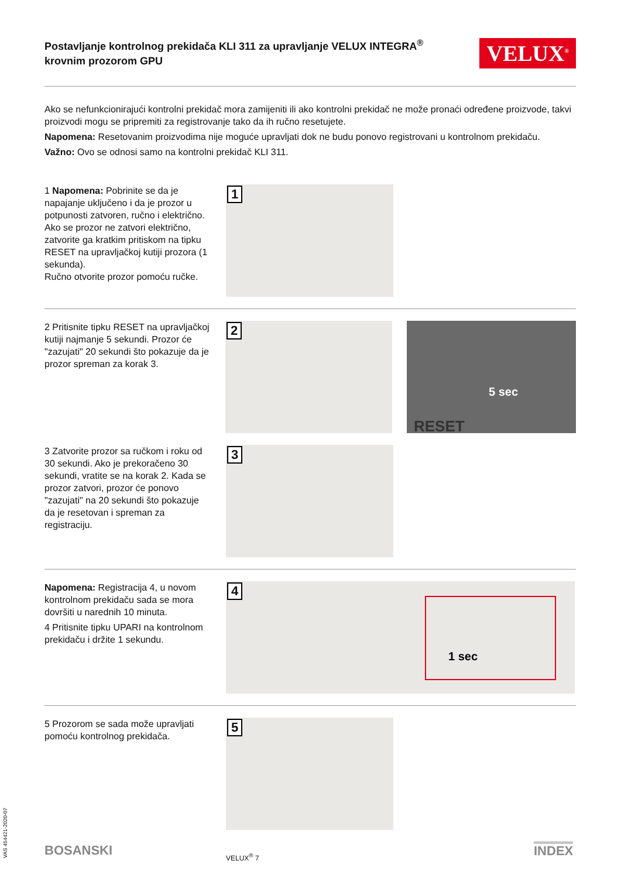Postavljanje kontrolnog prekidača KLI 311 za upravljanje VELUX INTEGRA<sup>®</sup> krovnim prozorom GPU
VELUX<sup>®</sup>
Ako se nefunkcionirajući kontrolni prekidač mora zamijeniti ili ako kontrolni prekidač ne može pronaći određene proizvode, takvi proizvodi mogu se pripremiti za registrovanje tako da ih ručno resetujete.
Napomena: Resetovanim proizvodima nije moguće upravljati dok ne budu ponovo registrovani u kontrolnom prekidaču.
Važno: Ovo se odnosi samo na kontrolni prekidač KLI 311.
1 Napomena: Pobrinite se da je napajanje uključeno i da je prozor u potpunosti zatvoren, ručno i električno. Ako se prozor ne zatvori električno, zatvorite ga kratkim pritiskom na tipku RESET na upravljačkoj kutiji prozora (1 sekunda).
Ručno otvorite prozor pomoću ručke.
1
2 Pritisnite tipku RESET na upravljačkoj kutiji najmanje 5 sekundi. Prozor će "zazujati" 20 sekundi što pokazuje da je prozor spreman za korak 3.
2
5 sec
RESET
3 Zatvorite prozor sa ručkom i roku od 30 sekundi. Ako je prekoračeno 30 sekundi, vratite se na korak 2. Kada se prozor zatvori, prozor će ponovo "zazujati" na 20 sekundi što pokazuje da je resetovan i spreman za registraciju.
3
Napomena: Registracija 4, u novom kontrolnom prekidaču sada se mora dovršiti u narednih 10 minuta.
4 Pritisnite tipku UPARI na kontrolnom prekidaču i držite 1 sekundu.
4
1 sec
5 Prozorom se sada može upravljati pomoću kontrolnog prekidača.
5
VAS 454421-2020-07
BOSANSKI VELUX<sup>®</sup> 7 INDEX